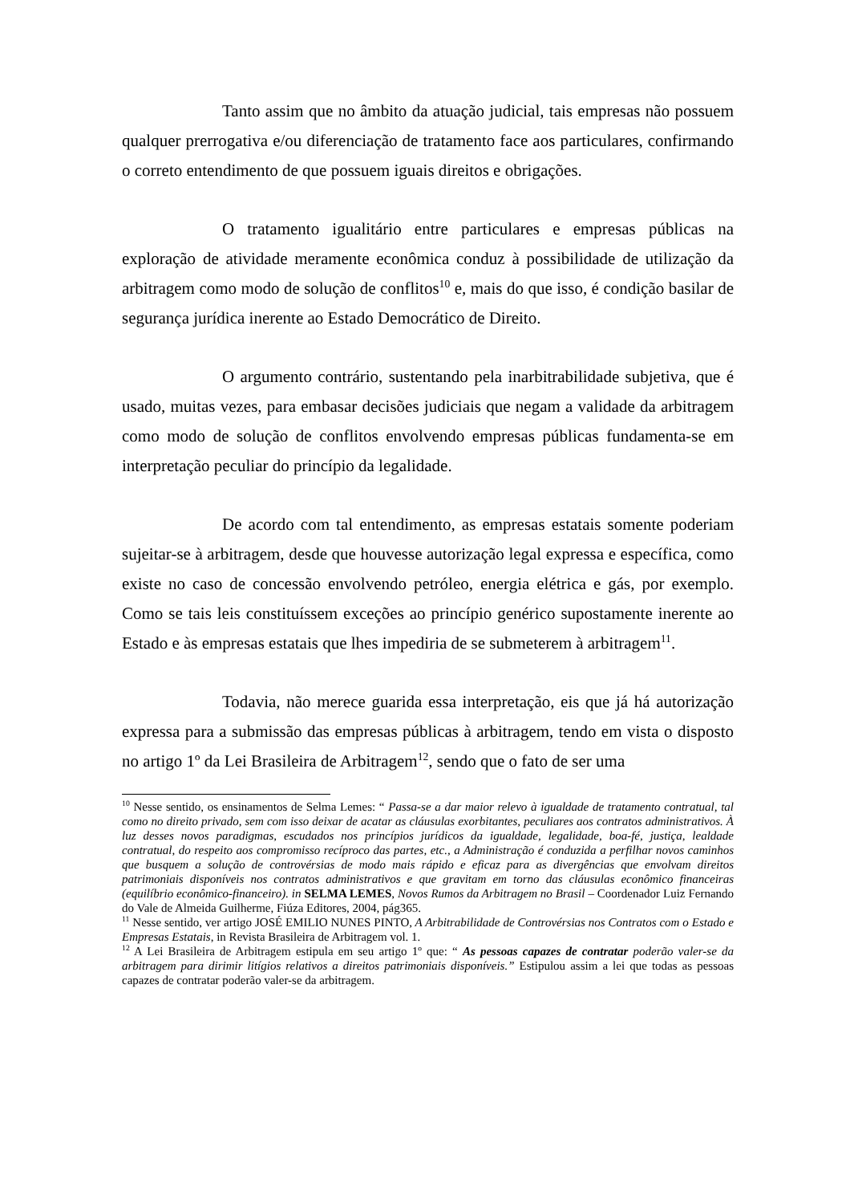Tanto assim que no âmbito da atuação judicial, tais empresas não possuem qualquer prerrogativa e/ou diferenciação de tratamento face aos particulares, confirmando o correto entendimento de que possuem iguais direitos e obrigações.
O tratamento igualitário entre particulares e empresas públicas na exploração de atividade meramente econômica conduz à possibilidade de utilização da arbitragem como modo de solução de conflitos<sup>10</sup> e, mais do que isso, é condição basilar de segurança jurídica inerente ao Estado Democrático de Direito.
O argumento contrário, sustentando pela inarbitrabilidade subjetiva, que é usado, muitas vezes, para embasar decisões judiciais que negam a validade da arbitragem como modo de solução de conflitos envolvendo empresas públicas fundamenta-se em interpretação peculiar do princípio da legalidade.
De acordo com tal entendimento, as empresas estatais somente poderiam sujeitar-se à arbitragem, desde que houvesse autorização legal expressa e específica, como existe no caso de concessão envolvendo petróleo, energia elétrica e gás, por exemplo. Como se tais leis constituíssem exceções ao princípio genérico supostamente inerente ao Estado e às empresas estatais que lhes impediria de se submeterem à arbitragem<sup>11</sup>.
Todavia, não merece guarida essa interpretação, eis que já há autorização expressa para a submissão das empresas públicas à arbitragem, tendo em vista o disposto no artigo 1º da Lei Brasileira de Arbitragem<sup>12</sup>, sendo que o fato de ser uma
<sup>10</sup> Nesse sentido, os ensinamentos de Selma Lemes: “ Passa-se a dar maior relevo à igualdade de tratamento contratual, tal como no direito privado, sem com isso deixar de acatar as cláusulas exorbitantes, peculiares aos contratos administrativos. À luz desses novos paradigmas, escudados nos princípios jurídicos da igualdade, legalidade, boa-fé, justiça, lealdade contratual, do respeito aos compromisso recíproco das partes, etc., a Administração é conduzida a perfilhar novos caminhos que busquem a solução de controvérsias de modo mais rápido e eficaz para as divergências que envolvam direitos patrimoniais disponíveis nos contratos administrativos e que gravitam em torno das cláusulas econômico financeiras (equilíbrio econômico-financeiro). in SELMA LEMES, Novos Rumos da Arbitragem no Brasil – Coordenador Luiz Fernando do Vale de Almeida Guilherme, Fiúza Editores, 2004, pág365.
<sup>11</sup> Nesse sentido, ver artigo JOSÉ EMILIO NUNES PINTO, A Arbitrabilidade de Controvérsias nos Contratos com o Estado e Empresas Estatais, in Revista Brasileira de Arbitragem vol. 1.
<sup>12</sup> A Lei Brasileira de Arbitragem estipula em seu artigo 1º que: “ As pessoas capazes de contratar poderão valer-se da arbitragem para dirimir litígios relativos a direitos patrimoniais disponíveis.” Estipulou assim a lei que todas as pessoas capazes de contratar poderão valer-se da arbitragem.